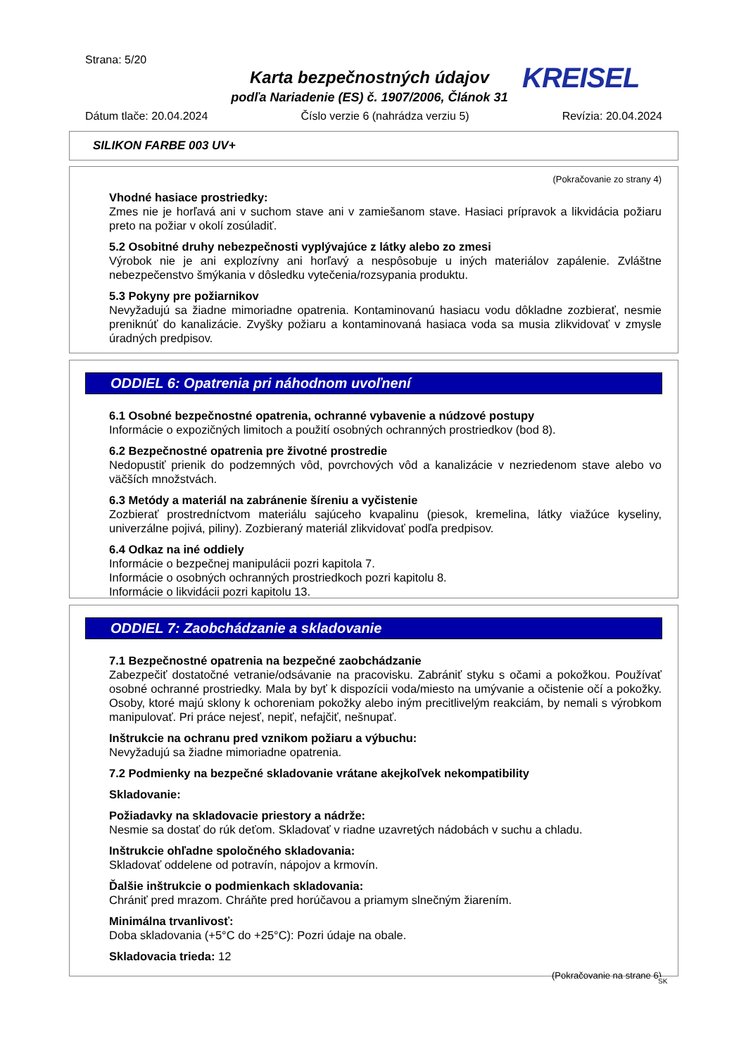Strana: 5/20
Karta bezpečnostných údajov
podľa Nariadenie (ES) č. 1907/2006, Článok 31
KREISEL
Dátum tlače: 20.04.2024 Číslo verzie 6 (nahrádza verziu 5) Revízia: 20.04.2024
SILIKON FARBE 003 UV+
(Pokračovanie zo strany 4)
Vhodné hasiace prostriedky:
Zmes nie je horľavá ani v suchom stave ani v zamiešanom stave. Hasiaci prípravok a likvidácia požiaru preto na požiar v okolí zosúladiť.
5.2 Osobitné druhy nebezpečnosti vyplývajúce z látky alebo zo zmesi
Výrobok nie je ani explozívny ani horľavý a nespôsobuje u iných materiálov zapálenie. Zvláštne nebezpečenstvo šmýkania v dôsledku vytečenia/rozsypania produktu.
5.3 Pokyny pre požiarnikov
Nevyžadujú sa žiadne mimoriadne opatrenia. Kontaminovanú hasiacu vodu dôkladne zozbierať, nesmie preniknúť do kanalizácie. Zvyšky požiaru a kontaminovaná hasiaca voda sa musia zlikvidovať v zmysle úradných predpisov.
ODDIEL 6: Opatrenia pri náhodnom uvoľnení
6.1 Osobné bezpečnostné opatrenia, ochranné vybavenie a núdzové postupy
Informácie o expozičných limitoch a použití osobných ochranných prostriedkov (bod 8).
6.2 Bezpečnostné opatrenia pre životné prostredie
Nedopustiť prienik do podzemných vôd, povrchových vôd a kanalizácie v nezriedenom stave alebo vo väčších množstvách.
6.3 Metódy a materiál na zabránenie šíreniu a vyčistenie
Zozbierať prostredníctvom materiálu sajúceho kvapalinu (piesok, kremelina, látky viažúce kyseliny, univerzálne pojivá, piliny). Zozbieraný materiál zlikvidovať podľa predpisov.
6.4 Odkaz na iné oddiely
Informácie o bezpečnej manipulácii pozri kapitola 7.
Informácie o osobných ochranných prostriedkoch pozri kapitolu 8.
Informácie o likvidácii pozri kapitolu 13.
ODDIEL 7: Zaobchádzanie a skladovanie
7.1 Bezpečnostné opatrenia na bezpečné zaobchádzanie
Zabezpečiť dostatočné vetranie/odsávanie na pracovisku. Zabrániť styku s očami a pokožkou. Používať osobné ochranné prostriedky. Mala by byť k dispozícii voda/miesto na umývanie a očistenie očí a pokožky. Osoby, ktoré majú sklony k ochoreniam pokožky alebo iným precitlivelým reakciám, by nemali s výrobkom manipulovať. Pri práce nejesť, nepiť, nefajčiť, nešnupať.
Inštrukcie na ochranu pred vznikom požiaru a výbuchu:
Nevyžadujú sa žiadne mimoriadne opatrenia.
7.2 Podmienky na bezpečné skladovanie vrátane akejkoľvek nekompatibility
Skladovanie:
Požiadavky na skladovacie priestory a nádrže:
Nesmie sa dostať do rúk deťom. Skladovať v riadne uzavretých nádobách v suchu a chladu.
Inštrukcie ohľadne spoločného skladovania:
Skladovať oddelene od potravín, nápojov a krmovín.
Ďalšie inštrukcie o podmienkach skladovania:
Chrániť pred mrazom. Chráňte pred horúčavou a priamym slnečným žiarením.
Minimálna trvanlivosť:
Doba skladovania (+5°C do +25°C): Pozri údaje na obale.
Skladovacia trieda: 12
(Pokračovanie na strane 6)
SK